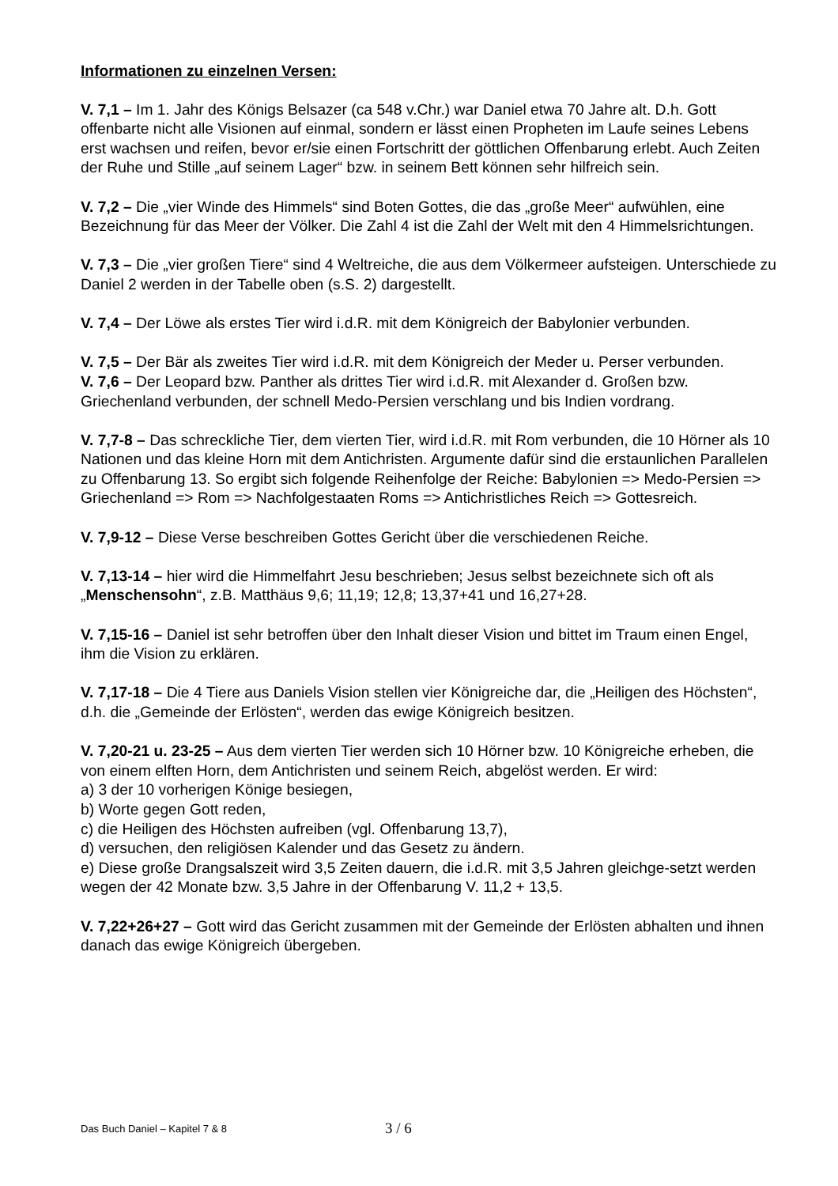Informationen zu einzelnen Versen:
V. 7,1 – Im 1. Jahr des Königs Belsazer (ca 548 v.Chr.) war Daniel etwa 70 Jahre alt. D.h. Gott offenbarte nicht alle Visionen auf einmal, sondern er lässt einen Propheten im Laufe seines Lebens erst wachsen und reifen, bevor er/sie einen Fortschritt der göttlichen Offenbarung erlebt. Auch Zeiten der Ruhe und Stille „auf seinem Lager“ bzw. in seinem Bett können sehr hilfreich sein.
V. 7,2 – Die „vier Winde des Himmels“ sind Boten Gottes, die das „große Meer“ aufwühlen, eine Bezeichnung für das Meer der Völker. Die Zahl 4 ist die Zahl der Welt mit den 4 Himmelsrichtungen.
V. 7,3 – Die „vier großen Tiere“ sind 4 Weltreiche, die aus dem Völkermeer aufsteigen. Unterschiede zu Daniel 2 werden in der Tabelle oben (s.S. 2) dargestellt.
V. 7,4 – Der Löwe als erstes Tier wird i.d.R. mit dem Königreich der Babylonier verbunden.
V. 7,5 – Der Bär als zweites Tier wird i.d.R. mit dem Königreich der Meder u. Perser verbunden.
V. 7,6 – Der Leopard bzw. Panther als drittes Tier wird i.d.R. mit Alexander d. Großen bzw. Griechenland verbunden, der schnell Medo-Persien verschlang und bis Indien vordrang.
V. 7,7-8 – Das schreckliche Tier, dem vierten Tier, wird i.d.R. mit Rom verbunden, die 10 Hörner als 10 Nationen und das kleine Horn mit dem Antichristen. Argumente dafür sind die erstaunlichen Parallelen zu Offenbarung 13. So ergibt sich folgende Reihenfolge der Reiche: Babylonien => Medo-Persien => Griechenland => Rom => Nachfolgestaaten Roms => Antichristliches Reich => Gottesreich.
V. 7,9-12 – Diese Verse beschreiben Gottes Gericht über die verschiedenen Reiche.
V. 7,13-14 – hier wird die Himmelfahrt Jesu beschrieben; Jesus selbst bezeichnete sich oft als „Menschensohn“, z.B. Matthäus 9,6; 11,19; 12,8; 13,37+41 und 16,27+28.
V. 7,15-16 – Daniel ist sehr betroffen über den Inhalt dieser Vision und bittet im Traum einen Engel, ihm die Vision zu erklären.
V. 7,17-18 – Die 4 Tiere aus Daniels Vision stellen vier Königreiche dar, die „Heiligen des Höchsten“, d.h. die „Gemeinde der Erlösten“, werden das ewige Königreich besitzen.
V. 7,20-21 u. 23-25 – Aus dem vierten Tier werden sich 10 Hörner bzw. 10 Königreiche erheben, die von einem elften Horn, dem Antichristen und seinem Reich, abgelöst werden. Er wird:
a) 3 der 10 vorherigen Könige besiegen,
b) Worte gegen Gott reden,
c) die Heiligen des Höchsten aufreiben (vgl. Offenbarung 13,7),
d) versuchen, den religiösen Kalender und das Gesetz zu ändern.
e) Diese große Drangsalszeit wird 3,5 Zeiten dauern, die i.d.R. mit 3,5 Jahren gleichge-setzt werden wegen der 42 Monate bzw. 3,5 Jahre in der Offenbarung V. 11,2 + 13,5.
V. 7,22+26+27 – Gott wird das Gericht zusammen mit der Gemeinde der Erlösten abhalten und ihnen danach das ewige Königreich übergeben.
Das Buch Daniel – Kapitel 7 & 8 3 / 6